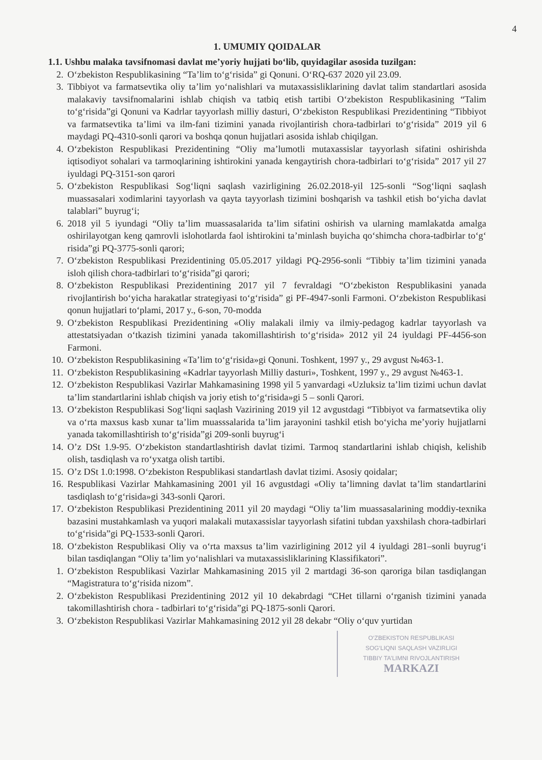4
1. UMUMIY QOIDALAR
1.1. Ushbu malaka tavsifnomasi davlat me’yoriy hujjati bo‘lib, quyidagilar asosida tuzilgan:
2. O‘zbekiston Respublikasining “Ta’lim to‘g‘risida” gi Qonuni. O‘RQ-637 2020 yil 23.09.
3. Tibbiyot va farmatsevtika oliy ta’lim yo‘nalishlari va mutaxassisliklarining davlat talim standartlari asosida malakaviy tavsifnomalarini ishlab chiqish va tatbiq etish tartibi O‘zbekiston Respublikasining “Talim to‘g‘risida”gi Qonuni va Kadrlar tayyorlash milliy dasturi, O‘zbekiston Respublikasi Prezidentining “Tibbiyot va farmatsevtika ta’limi va ilm-fani tizimini yanada rivojlantirish chora-tadbirlari to‘g‘risida” 2019 yil 6 maydagi PQ-4310-sonli qarori va boshqa qonun hujjatlari asosida ishlab chiqilgan.
4. O‘zbekiston Respublikasi Prezidentining “Oliy ma’lumotli mutaxassislar tayyorlash sifatini oshirishda iqtisodiyot sohalari va tarmoqlarining ishtirokini yanada kengaytirish chora-tadbirlari to‘g‘risida” 2017 yil 27 iyuldagi PQ-3151-son qarori
5. O‘zbekiston Respublikasi Sog‘liqni saqlash vazirligining 26.02.2018-yil 125-sonli “Sog‘liqni saqlash muassasalari xodimlarini tayyorlash va qayta tayyorlash tizimini boshqarish va tashkil etish bo‘yicha davlat talablari” buyrug‘i;
6. 2018 yil 5 iyundagi “Oliy ta’lim muassasalarida ta’lim sifatini oshirish va ularning mamlakatda amalga oshirilayotgan keng qamrovli islohotlarda faol ishtirokini ta’minlash buyicha qo‘shimcha chora-tadbirlar to‘g‘ risida”gi PQ-3775-sonli qarori;
7. O‘zbekiston Respublikasi Prezidentining 05.05.2017 yildagi PQ-2956-sonli “Tibbiy ta’lim tizimini yanada isloh qilish chora-tadbirlari to‘g‘risida”gi qarori;
8. O‘zbekiston Respublikasi Prezidentining 2017 yil 7 fevraldagi “O‘zbekiston Respublikasini yanada rivojlantirish bo‘yicha harakatlar strategiyasi to‘g‘risida” gi PF-4947-sonli Farmoni. O‘zbekiston Respublikasi qonun hujjatlari to‘plami, 2017 y., 6-son, 70-modda
9. O‘zbekiston Respublikasi Prezidentining «Oliy malakali ilmiy va ilmiy-pedagog kadrlar tayyorlash va attestatsiyadan o‘tkazish tizimini yanada takomillashtirish to‘g‘risida» 2012 yil 24 iyuldagi PF-4456-son Farmoni.
10. O‘zbekiston Respublikasining «Ta’lim to‘g‘risida»gi Qonuni. Toshkent, 1997 y., 29 avgust №463-1.
11. O‘zbekiston Respublikasining «Kadrlar tayyorlash Milliy dasturi», Toshkent, 1997 y., 29 avgust №463-1.
12. O‘zbekiston Respublikasi Vazirlar Mahkamasining 1998 yil 5 yanvardagi «Uzluksiz ta’lim tizimi uchun davlat ta’lim standartlarini ishlab chiqish va joriy etish to‘g‘risida»gi 5 – sonli Qarori.
13. O‘zbekiston Respublikasi Sog‘liqni saqlash Vazirining 2019 yil 12 avgustdagi “Tibbiyot va farmatsevtika oliy va o‘rta maxsus kasb xunar ta’lim muasssalarida ta’lim jarayonini tashkil etish bo‘yicha me’yoriy hujjatlarni yanada takomillashtirish to‘g‘risida”gi 209-sonli buyrug‘i
14. O’z DSt 1.9-95. O‘zbekiston standartlashtirish davlat tizimi. Tarmoq standartlarini ishlab chiqish, kelishib olish, tasdiqlash va ro‘yxatga olish tartibi.
15. O’z DSt 1.0:1998. O‘zbekiston Respublikasi standartlash davlat tizimi. Asosiy qoidalar;
16. Respublikasi Vazirlar Mahkamasining 2001 yil 16 avgustdagi «Oliy ta’limning davlat ta’lim standartlarini tasdiqlash to‘g‘risida»gi 343-sonli Qarori.
17. O‘zbekiston Respublikasi Prezidentining 2011 yil 20 maydagi “Oliy ta’lim muassasalarining moddiy-texnika bazasini mustahkamlash va yuqori malakali mutaxassislar tayyorlash sifatini tubdan yaxshilash chora-tadbirlari to‘g‘risida”gi PQ-1533-sonli Qarori.
18. O‘zbekiston Respublikasi Oliy va o‘rta maxsus ta’lim vazirligining 2012 yil 4 iyuldagi 281–sonli buyrug‘i bilan tasdiqlangan “Oliy ta’lim yo‘nalishlari va mutaxassisliklarining Klassifikatori”.
1. O‘zbekiston Respublikasi Vazirlar Mahkamasining 2015 yil 2 martdagi 36-son qaroriga bilan tasdiqlangan “Magistratura to‘g‘risida nizom”.
2. O‘zbekiston Respublikasi Prezidentining 2012 yil 10 dekabrdagi “CHet tillarni o‘rganish tizimini yanada takomillashtirish chora - tadbirlari to‘g‘risida”gi PQ-1875-sonli Qarori.
3. O‘zbekiston Respublikasi Vazirlar Mahkamasining 2012 yil 28 dekabr “Oliy o‘quv yurtidan
O‘ZBEKISTON RESPUBLIKASI
SOG‘LIQNI SAQLASH VAZIRLIGI
TIBBIY TA’LIMNI RIVOJLANTIRISH
MARKAZI